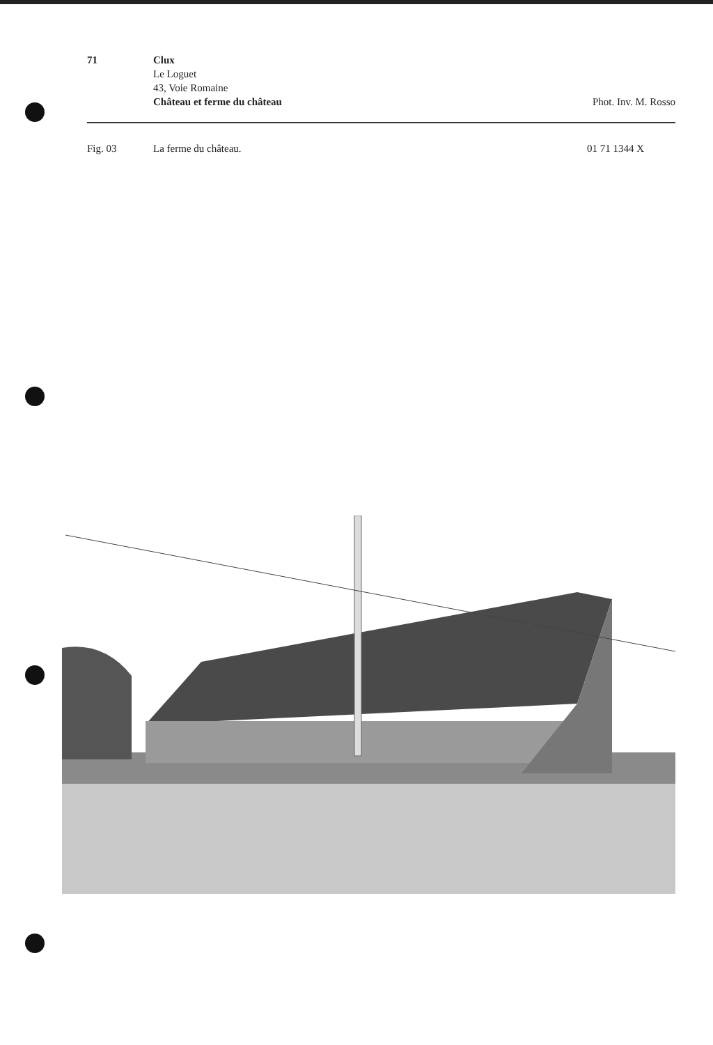71 Clux
Le Loguet
43, Voie Romaine
Château et ferme du château
Phot. Inv. M. Rosso
Fig. 03 La ferme du château. 01 71 1344 X